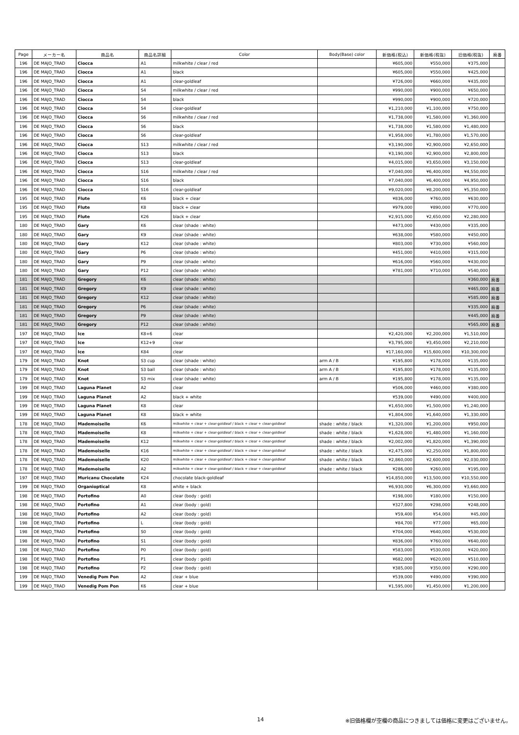| Page | メーカー名 | 商品名 | 商品名詳細 | Color | Body(Base) color | 新価格(税込) | 新価格(税抜) | 旧価格(税抜) | 廃番 |
| --- | --- | --- | --- | --- | --- | --- | --- | --- | --- |
| 196 | DE MAJO_TRAD | Ciocca | A1 | milkwhite / clear / red | | ¥605,000 | ¥550,000 | ¥375,000 | |
| 196 | DE MAJO_TRAD | Ciocca | A1 | black | | ¥605,000 | ¥550,000 | ¥425,000 | |
| 196 | DE MAJO_TRAD | Ciocca | A1 | clear-goldleaf | | ¥726,000 | ¥660,000 | ¥435,000 | |
| 196 | DE MAJO_TRAD | Ciocca | S4 | milkwhite / clear / red | | ¥990,000 | ¥900,000 | ¥650,000 | |
| 196 | DE MAJO_TRAD | Ciocca | S4 | black | | ¥990,000 | ¥900,000 | ¥720,000 | |
| 196 | DE MAJO_TRAD | Ciocca | S4 | clear-goldleaf | | ¥1,210,000 | ¥1,100,000 | ¥750,000 | |
| 196 | DE MAJO_TRAD | Ciocca | S6 | milkwhite / clear / red | | ¥1,738,000 | ¥1,580,000 | ¥1,360,000 | |
| 196 | DE MAJO_TRAD | Ciocca | S6 | black | | ¥1,738,000 | ¥1,580,000 | ¥1,480,000 | |
| 196 | DE MAJO_TRAD | Ciocca | S6 | clear-goldleaf | | ¥1,958,000 | ¥1,780,000 | ¥1,570,000 | |
| 196 | DE MAJO_TRAD | Ciocca | S13 | milkwhite / clear / red | | ¥3,190,000 | ¥2,900,000 | ¥2,650,000 | |
| 196 | DE MAJO_TRAD | Ciocca | S13 | black | | ¥3,190,000 | ¥2,900,000 | ¥2,800,000 | |
| 196 | DE MAJO_TRAD | Ciocca | S13 | clear-goldleaf | | ¥4,015,000 | ¥3,650,000 | ¥3,150,000 | |
| 196 | DE MAJO_TRAD | Ciocca | S16 | milkwhite / clear / red | | ¥7,040,000 | ¥6,400,000 | ¥4,550,000 | |
| 196 | DE MAJO_TRAD | Ciocca | S16 | black | | ¥7,040,000 | ¥6,400,000 | ¥4,950,000 | |
| 196 | DE MAJO_TRAD | Ciocca | S16 | clear-goldleaf | | ¥9,020,000 | ¥8,200,000 | ¥5,350,000 | |
| 195 | DE MAJO_TRAD | Flute | K6 | black + clear | | ¥836,000 | ¥760,000 | ¥630,000 | |
| 195 | DE MAJO_TRAD | Flute | K8 | black + clear | | ¥979,000 | ¥890,000 | ¥770,000 | |
| 195 | DE MAJO_TRAD | Flute | K26 | black + clear | | ¥2,915,000 | ¥2,650,000 | ¥2,280,000 | |
| 180 | DE MAJO_TRAD | Gary | K6 | clear (shade : white) | | ¥473,000 | ¥430,000 | ¥335,000 | |
| 180 | DE MAJO_TRAD | Gary | K9 | clear (shade : white) | | ¥638,000 | ¥580,000 | ¥450,000 | |
| 180 | DE MAJO_TRAD | Gary | K12 | clear (shade : white) | | ¥803,000 | ¥730,000 | ¥560,000 | |
| 180 | DE MAJO_TRAD | Gary | P6 | clear (shade : white) | | ¥451,000 | ¥410,000 | ¥315,000 | |
| 180 | DE MAJO_TRAD | Gary | P9 | clear (shade : white) | | ¥616,000 | ¥560,000 | ¥430,000 | |
| 180 | DE MAJO_TRAD | Gary | P12 | clear (shade : white) | | ¥781,000 | ¥710,000 | ¥540,000 | |
| 181 | DE MAJO_TRAD | Gregory | K6 | clear (shade : white) | | | | ¥360,000 | 廃番 |
| 181 | DE MAJO_TRAD | Gregory | K9 | clear (shade : white) | | | | ¥465,000 | 廃番 |
| 181 | DE MAJO_TRAD | Gregory | K12 | clear (shade : white) | | | | ¥585,000 | 廃番 |
| 181 | DE MAJO_TRAD | Gregory | P6 | clear (shade : white) | | | | ¥335,000 | 廃番 |
| 181 | DE MAJO_TRAD | Gregory | P9 | clear (shade : white) | | | | ¥445,000 | 廃番 |
| 181 | DE MAJO_TRAD | Gregory | P12 | clear (shade : white) | | | | ¥565,000 | 廃番 |
| 197 | DE MAJO_TRAD | Ice | K8+6 | clear | | ¥2,420,000 | ¥2,200,000 | ¥1,510,000 | |
| 197 | DE MAJO_TRAD | Ice | K12+9 | clear | | ¥3,795,000 | ¥3,450,000 | ¥2,210,000 | |
| 197 | DE MAJO_TRAD | Ice | K84 | clear | | ¥17,160,000 | ¥15,600,000 | ¥10,300,000 | |
| 179 | DE MAJO_TRAD | Knot | S3 cup | clear (shade : white) | arm A / B | ¥195,800 | ¥178,000 | ¥135,000 | |
| 179 | DE MAJO_TRAD | Knot | S3 ball | clear (shade : white) | arm A / B | ¥195,800 | ¥178,000 | ¥135,000 | |
| 179 | DE MAJO_TRAD | Knot | S3 mix | clear (shade : white) | arm A / B | ¥195,800 | ¥178,000 | ¥135,000 | |
| 199 | DE MAJO_TRAD | Laguna Planet | A2 | clear | | ¥506,000 | ¥460,000 | ¥380,000 | |
| 199 | DE MAJO_TRAD | Laguna Planet | A2 | black + white | | ¥539,000 | ¥490,000 | ¥400,000 | |
| 199 | DE MAJO_TRAD | Laguna Planet | K8 | clear | | ¥1,650,000 | ¥1,500,000 | ¥1,240,000 | |
| 199 | DE MAJO_TRAD | Laguna Planet | K8 | black + white | | ¥1,804,000 | ¥1,640,000 | ¥1,330,000 | |
| 178 | DE MAJO_TRAD | Mademoiselle | K6 | milkwhite + clear + clear-goldleaf / black + clear + clear-goldleaf | shade : white / black | ¥1,320,000 | ¥1,200,000 | ¥950,000 | |
| 178 | DE MAJO_TRAD | Mademoiselle | K8 | milkwhite + clear + clear-goldleaf / black + clear + clear-goldleaf | shade : white / black | ¥1,628,000 | ¥1,480,000 | ¥1,160,000 | |
| 178 | DE MAJO_TRAD | Mademoiselle | K12 | milkwhite + clear + clear-goldleaf / black + clear + clear-goldleaf | shade : white / black | ¥2,002,000 | ¥1,820,000 | ¥1,390,000 | |
| 178 | DE MAJO_TRAD | Mademoiselle | K16 | milkwhite + clear + clear-goldleaf / black + clear + clear-goldleaf | shade : white / black | ¥2,475,000 | ¥2,250,000 | ¥1,800,000 | |
| 178 | DE MAJO_TRAD | Mademoiselle | K20 | milkwhite + clear + clear-goldleaf / black + clear + clear-goldleaf | shade : white / black | ¥2,860,000 | ¥2,600,000 | ¥2,030,000 | |
| 178 | DE MAJO_TRAD | Mademoiselle | A2 | milkwhite + clear + clear-goldleaf / black + clear + clear-goldleaf | shade : white / black | ¥286,000 | ¥260,000 | ¥195,000 | |
| 197 | DE MAJO_TRAD | Muricanu Chocolate | K24 | chocolate black-goldleaf | | ¥14,850,000 | ¥13,500,000 | ¥10,550,000 | |
| 199 | DE MAJO_TRAD | Organioptical | K8 | white + black | | ¥6,930,000 | ¥6,300,000 | ¥3,660,000 | |
| 198 | DE MAJO_TRAD | Portofino | A0 | clear (body : gold) | | ¥198,000 | ¥180,000 | ¥150,000 | |
| 198 | DE MAJO_TRAD | Portofino | A1 | clear (body : gold) | | ¥327,800 | ¥298,000 | ¥248,000 | |
| 198 | DE MAJO_TRAD | Portofino | A2 | clear (body : gold) | | ¥59,400 | ¥54,000 | ¥45,000 | |
| 198 | DE MAJO_TRAD | Portofino | L | clear (body : gold) | | ¥84,700 | ¥77,000 | ¥65,000 | |
| 198 | DE MAJO_TRAD | Portofino | S0 | clear (body : gold) | | ¥704,000 | ¥640,000 | ¥530,000 | |
| 198 | DE MAJO_TRAD | Portofino | S1 | clear (body : gold) | | ¥836,000 | ¥760,000 | ¥640,000 | |
| 198 | DE MAJO_TRAD | Portofino | P0 | clear (body : gold) | | ¥583,000 | ¥530,000 | ¥420,000 | |
| 198 | DE MAJO_TRAD | Portofino | P1 | clear (body : gold) | | ¥682,000 | ¥620,000 | ¥510,000 | |
| 198 | DE MAJO_TRAD | Portofino | P2 | clear (body : gold) | | ¥385,000 | ¥350,000 | ¥290,000 | |
| 199 | DE MAJO_TRAD | Venedig Pom Pon | A2 | clear + blue | | ¥539,000 | ¥490,000 | ¥390,000 | |
| 199 | DE MAJO_TRAD | Venedig Pom Pon | K6 | clear + blue | | ¥1,595,000 | ¥1,450,000 | ¥1,200,000 | |
14 ※旧価格欄が空欄の商品につきましては価格に変更はございません。